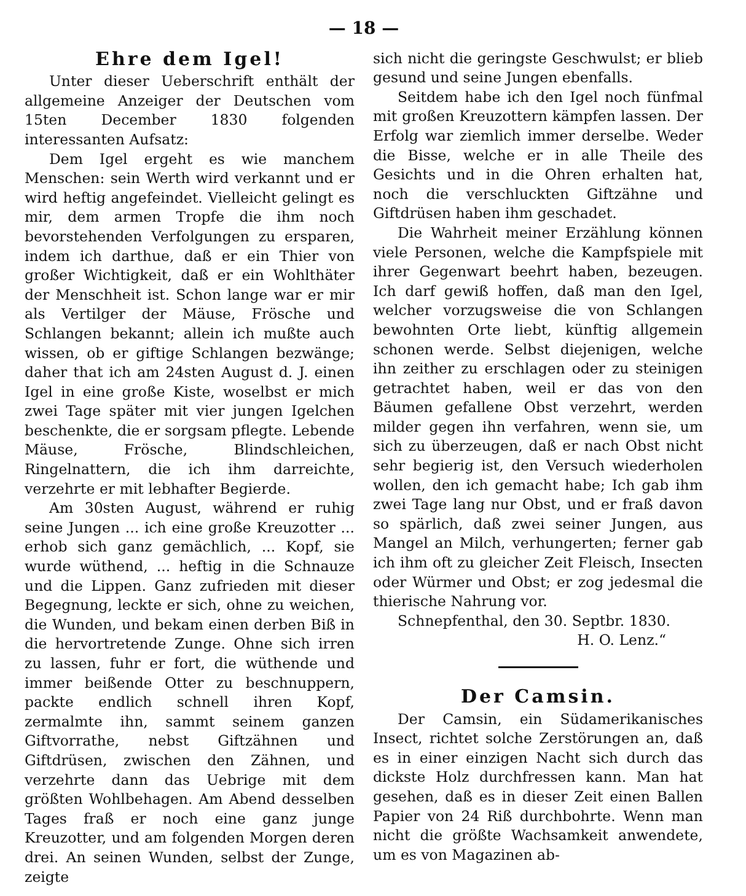— 18 —
Ehre dem Igel!
Unter dieser Ueberschrift enthält der allgemeine Anzeiger der Deutschen vom 15ten December 1830 folgenden interessanten Aufsatz:
Dem Igel ergeht es wie manchem Menschen: sein Werth wird verkannt und er wird heftig angefeindet. Vielleicht gelingt es mir, dem armen Tropfe die ihm noch bevorstehenden Verfolgungen zu ersparen, indem ich darthue, daß er ein Thier von großer Wichtigkeit, daß er ein Wohlthäter der Menschheit ist. Schon lange war er mir als Vertilger der Mäuse, Frösche und Schlangen bekannt; allein ich mußte auch wissen, ob er giftige Schlangen bezwänge; daher that ich am 24sten August d. J. einen Igel in eine große Kiste, woselbst er mich zwei Tage später mit vier jungen Igelchen beschenkte, die er sorgsam pflegte. Lebende Mäuse, Frösche, Blindschleichen, Ringelnattern, die ich ihm darreichte, verzehrte er mit lebhafter Begierde.
Am 30sten August, während er ruhig seine Jungen ... ich eine große Kreuzotter ... erhob sich ganz gemächlich, ... Kopf, sie wurde wüthend, ... heftig in die Schnauze und die Lippen. Ganz zufrieden mit dieser Begegnung, leckte er sich, ohne zu weichen, die Wunden, und bekam einen derben Biß in die hervortretende Zunge. Ohne sich irren zu lassen, fuhr er fort, die wüthende und immer beißende Otter zu beschnuppern, packte endlich schnell ihren Kopf, zermalmte ihn, sammt seinem ganzen Giftvorrathe, nebst Giftzähnen und Giftdrüsen, zwischen den Zähnen, und verzehrte dann das Uebrige mit dem größten Wohlbehagen. Am Abend desselben Tages fraß er noch eine ganz junge Kreuzotter, und am folgenden Morgen deren drei. An seinen Wunden, selbst der Zunge, zeigte
sich nicht die geringste Geschwulst; er blieb gesund und seine Jungen ebenfalls.
Seitdem habe ich den Igel noch fünfmal mit großen Kreuzottern kämpfen lassen. Der Erfolg war ziemlich immer derselbe. Weder die Bisse, welche er in alle Theile des Gesichts und in die Ohren erhalten hat, noch die verschluckten Giftzähne und Giftdrüsen haben ihm geschadet.
Die Wahrheit meiner Erzählung können viele Personen, welche die Kampfspiele mit ihrer Gegenwart beehrt haben, bezeugen. Ich darf gewiß hoffen, daß man den Igel, welcher vorzugsweise die von Schlangen bewohnten Orte liebt, künftig allgemein schonen werde. Selbst diejenigen, welche ihn zeither zu erschlagen oder zu steinigen getrachtet haben, weil er das von den Bäumen gefallene Obst verzehrt, werden milder gegen ihn verfahren, wenn sie, um sich zu überzeugen, daß er nach Obst nicht sehr begierig ist, den Versuch wiederholen wollen, den ich gemacht habe; Ich gab ihm zwei Tage lang nur Obst, und er fraß davon so spärlich, daß zwei seiner Jungen, aus Mangel an Milch, verhungerten; ferner gab ich ihm oft zu gleicher Zeit Fleisch, Insecten oder Würmer und Obst; er zog jedesmal die thierische Nahrung vor.
Schnepfenthal, den 30. Septbr. 1830.
H. O. Lenz.“
Der Camsin.
Der Camsin, ein Südamerikanisches Insect, richtet solche Zerstörungen an, daß es in einer einzigen Nacht sich durch das dickste Holz durchfressen kann. Man hat gesehen, daß es in dieser Zeit einen Ballen Papier von 24 Riß durchbohrte. Wenn man nicht die größte Wachsamkeit anwendete, um es von Magazinen ab-